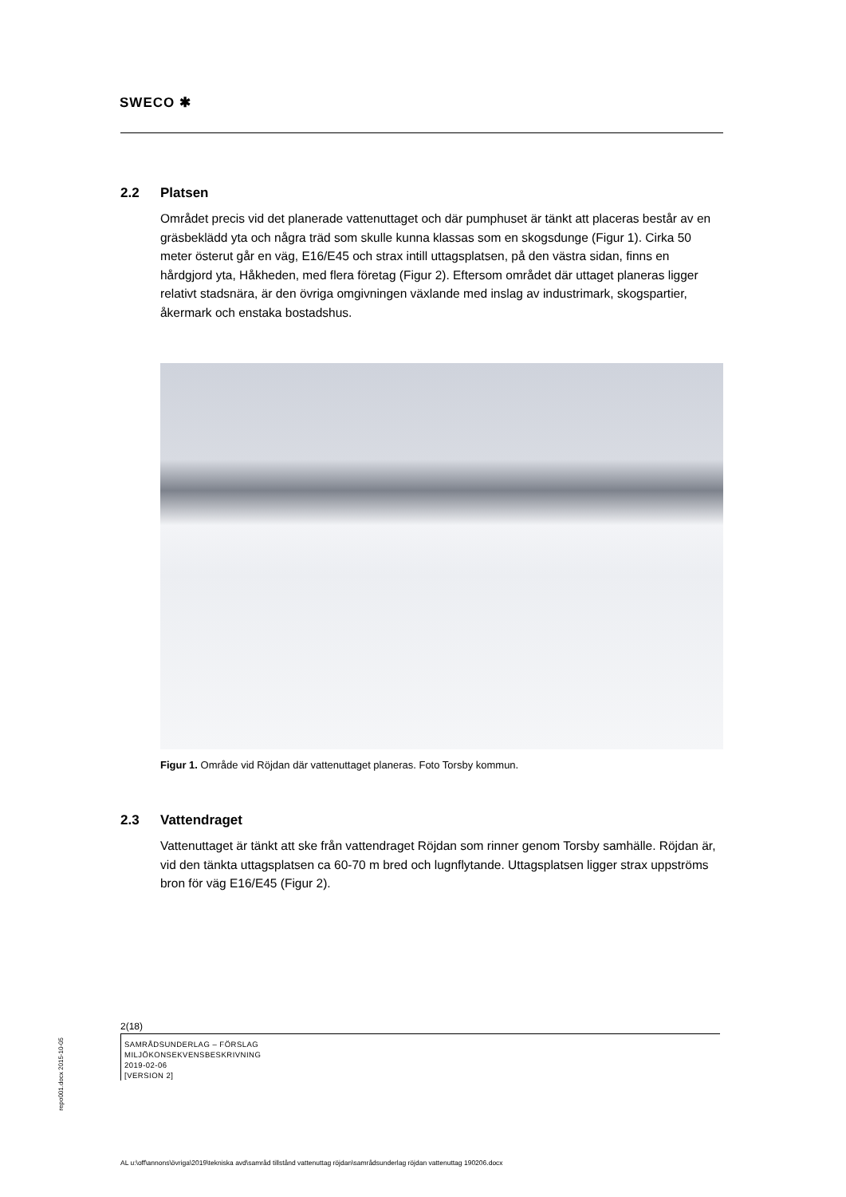SWECO ✱
2.2 Platsen
Området precis vid det planerade vattenuttaget och där pumphuset är tänkt att placeras består av en gräsbeklädd yta och några träd som skulle kunna klassas som en skogsdunge (Figur 1). Cirka 50 meter österut går en väg, E16/E45 och strax intill uttagsplatsen, på den västra sidan, finns en hårdgjord yta, Håkheden, med flera företag (Figur 2). Eftersom området där uttaget planeras ligger relativt stadsnära, är den övriga omgivningen växlande med inslag av industrimark, skogspartier, åkermark och enstaka bostadshus.
Figur 1. Område vid Röjdan där vattenuttaget planeras. Foto Torsby kommun.
2.3 Vattendraget
Vattenuttaget är tänkt att ske från vattendraget Röjdan som rinner genom Torsby samhälle. Röjdan är, vid den tänkta uttagsplatsen ca 60-70 m bred och lugnflytande. Uttagsplatsen ligger strax uppströms bron för väg E16/E45 (Figur 2).
2(18)
SAMRÅDSUNDERLAG – FÖRSLAG
MILJÖKONSEKVENSBESKRIVNING
2019-02-06
[VERSION 2]
repo001.docx 2015-10-05
AL u:\off\annons\övriga\2019\tekniska avd\samråd tillstånd vattenuttag röjdan\samrådsunderlag röjdan vattenuttag 190206.docx